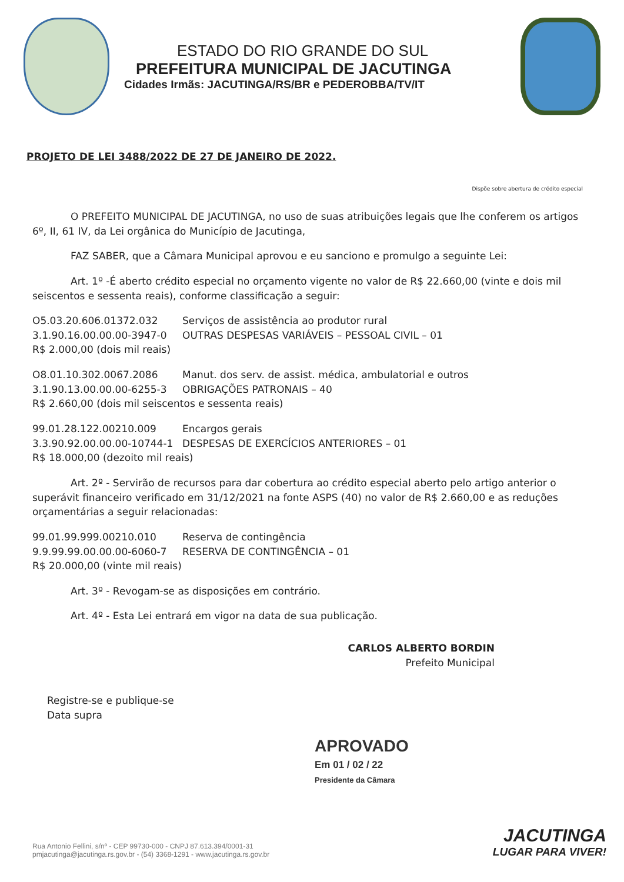ESTADO DO RIO GRANDE DO SUL
PREFEITURA MUNICIPAL DE JACUTINGA
Cidades Irmãs: JACUTINGA/RS/BR e PEDEROBBA/TV/IT
PROJETO DE LEI 3488/2022 DE 27 DE JANEIRO DE 2022.
Dispõe sobre abertura de crédito especial
O PREFEITO MUNICIPAL DE JACUTINGA, no uso de suas atribuições legais que lhe conferem os artigos 6º, II, 61 IV, da Lei orgânica do Município de Jacutinga,
FAZ SABER, que a Câmara Municipal aprovou e eu sanciono e promulgo a seguinte Lei:
Art. 1º -É aberto crédito especial no orçamento vigente no valor de R$ 22.660,00 (vinte e dois mil seiscentos e sessenta reais), conforme classificação a seguir:
O5.03.20.606.01372.032 Serviços de assistência ao produtor rural
3.1.90.16.00.00.00-3947-0 OUTRAS DESPESAS VARIÁVEIS – PESSOAL CIVIL – 01
R$ 2.000,00 (dois mil reais)
O8.01.10.302.0067.2086 Manut. dos serv. de assist. médica, ambulatorial e outros
3.1.90.13.00.00.00-6255-3 OBRIGAÇÕES PATRONAIS – 40
R$ 2.660,00 (dois mil seiscentos e sessenta reais)
99.01.28.122.00210.009 Encargos gerais
3.3.90.92.00.00.00-10744-1 DESPESAS DE EXERCÍCIOS ANTERIORES – 01
R$ 18.000,00 (dezoito mil reais)
Art. 2º - Servirão de recursos para dar cobertura ao crédito especial aberto pelo artigo anterior o superávit financeiro verificado em 31/12/2021 na fonte ASPS (40) no valor de R$ 2.660,00 e as reduções orçamentárias a seguir relacionadas:
99.01.99.999.00210.010 Reserva de contingência
9.9.99.99.00.00.00-6060-7 RESERVA DE CONTINGÊNCIA – 01
R$ 20.000,00 (vinte mil reais)
Art. 3º - Revogam-se as disposições em contrário.
Art. 4º - Esta Lei entrará em vigor na data de sua publicação.
CARLOS ALBERTO BORDIN
Prefeito Municipal
Registre-se e publique-se
Data supra
APROVADO
Em 01 / 02 / 22
Presidente da Câmara
Rua Antonio Fellini, s/nº - CEP 99730-000 - CNPJ 87.613.394/0001-31
pmjacutinga@jacutinga.rs.gov.br - (54) 3368-1291 - www.jacutinga.rs.gov.br
JACUTINGA
LUGAR PARA VIVER!